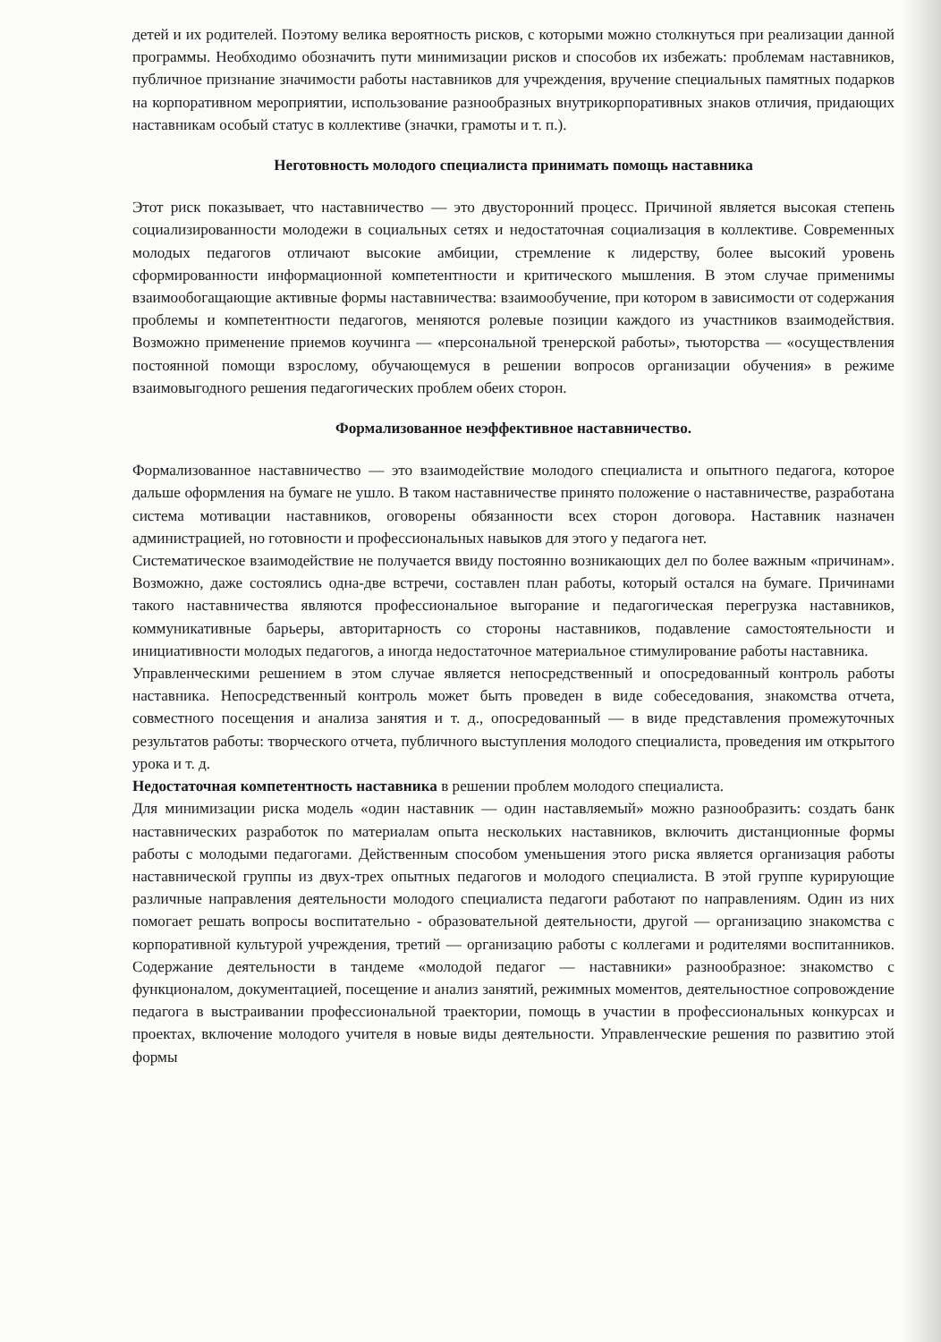детей и их родителей. Поэтому велика вероятность рисков, с которыми можно столкнуться при реализации данной программы. Необходимо обозначить пути минимизации рисков и способов их избежать: проблемам наставников, публичное признание значимости работы наставников для учреждения, вручение специальных памятных подарков на корпоративном мероприятии, использование разнообразных внутрикорпоративных знаков отличия, придающих наставникам особый статус в коллективе (значки, грамоты и т. п.).
Неготовность молодого специалиста принимать помощь наставника
Этот риск показывает, что наставничество — это двусторонний процесс. Причиной является высокая степень социализированности молодежи в социальных сетях и недостаточная социализация в коллективе. Современных молодых педагогов отличают высокие амбиции, стремление к лидерству, более высокий уровень сформированности информационной компетентности и критического мышления. В этом случае применимы взаимообогащающие активные формы наставничества: взаимообучение, при котором в зависимости от содержания проблемы и компетентности педагогов, меняются ролевые позиции каждого из участников взаимодействия. Возможно применение приемов коучинга — «персональной тренерской работы», тьюторства — «осуществления постоянной помощи взрослому, обучающемуся в решении вопросов организации обучения» в режиме взаимовыгодного решения педагогических проблем обеих сторон.
Формализованное неэффективное наставничество.
Формализованное наставничество — это взаимодействие молодого специалиста и опытного педагога, которое дальше оформления на бумаге не ушло. В таком наставничестве принято положение о наставничестве, разработана система мотивации наставников, оговорены обязанности всех сторон договора. Наставник назначен администрацией, но готовности и профессиональных навыков для этого у педагога нет.
Систематическое взаимодействие не получается ввиду постоянно возникающих дел по более важным «причинам». Возможно, даже состоялись одна-две встречи, составлен план работы, который остался на бумаге. Причинами такого наставничества являются профессиональное выгорание и педагогическая перегрузка наставников, коммуникативные барьеры, авторитарность со стороны наставников, подавление самостоятельности и инициативности молодых педагогов, а иногда недостаточное материальное стимулирование работы наставника.
Управленческими решением в этом случае является непосредственный и опосредованный контроль работы наставника. Непосредственный контроль может быть проведен в виде собеседования, знакомства отчета, совместного посещения и анализа занятия и т. д., опосредованный — в виде представления промежуточных результатов работы: творческого отчета, публичного выступления молодого специалиста, проведения им открытого урока и т. д.
Недостаточная компетентность наставника в решении проблем молодого специалиста.
Для минимизации риска модель «один наставник — один наставляемый» можно разнообразить: создать банк наставнических разработок по материалам опыта нескольких наставников, включить дистанционные формы работы с молодыми педагогами. Действенным способом уменьшения этого риска является организация работы наставнической группы из двух-трех опытных педагогов и молодого специалиста. В этой группе курирующие различные направления деятельности молодого специалиста педагоги работают по направлениям. Один из них помогает решать вопросы воспитательно - образовательной деятельности, другой — организацию знакомства с корпоративной культурой учреждения, третий — организацию работы с коллегами и родителями воспитанников. Содержание деятельности в тандеме «молодой педагог — наставники» разнообразное: знакомство с функционалом, документацией, посещение и анализ занятий, режимных моментов, деятельностное сопровождение педагога в выстраивании профессиональной траектории, помощь в участии в профессиональных конкурсах и проектах, включение молодого учителя в новые виды деятельности. Управленческие решения по развитию этой формы